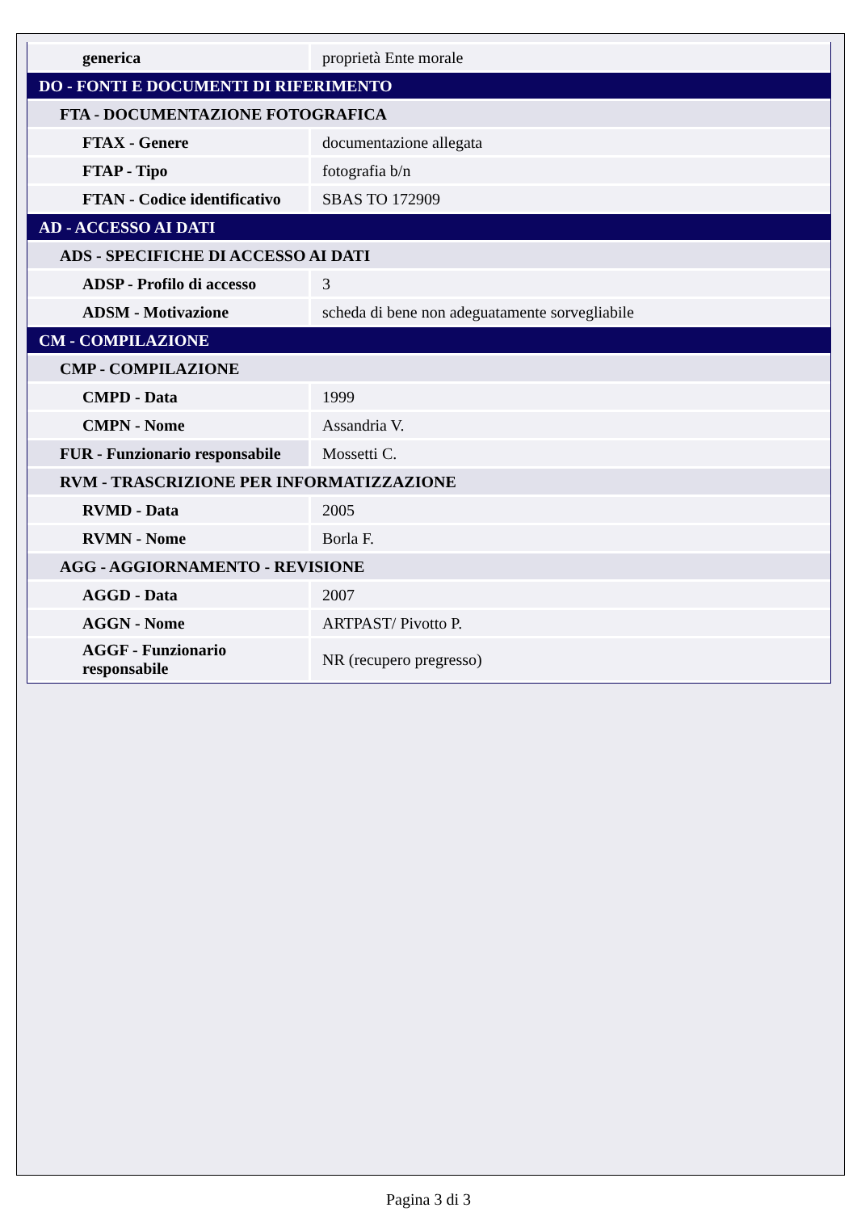| generica | proprietà Ente morale |
| DO - FONTI E DOCUMENTI DI RIFERIMENTO | |
| FTA - DOCUMENTAZIONE FOTOGRAFICA | |
| FTAX - Genere | documentazione allegata |
| FTAP - Tipo | fotografia b/n |
| FTAN - Codice identificativo | SBAS TO 172909 |
| AD - ACCESSO AI DATI | |
| ADS - SPECIFICHE DI ACCESSO AI DATI | |
| ADSP - Profilo di accesso | 3 |
| ADSM - Motivazione | scheda di bene non adeguatamente sorvegliabile |
| CM - COMPILAZIONE | |
| CMP - COMPILAZIONE | |
| CMPD - Data | 1999 |
| CMPN - Nome | Assandria V. |
| FUR - Funzionario responsabile | Mossetti C. |
| RVM - TRASCRIZIONE PER INFORMATIZZAZIONE | |
| RVMD - Data | 2005 |
| RVMN - Nome | Borla F. |
| AGG - AGGIORNAMENTO - REVISIONE | |
| AGGD - Data | 2007 |
| AGGN - Nome | ARTPAST/ Pivotto P. |
| AGGF - Funzionario responsabile | NR (recupero pregresso) |
Pagina 3 di 3